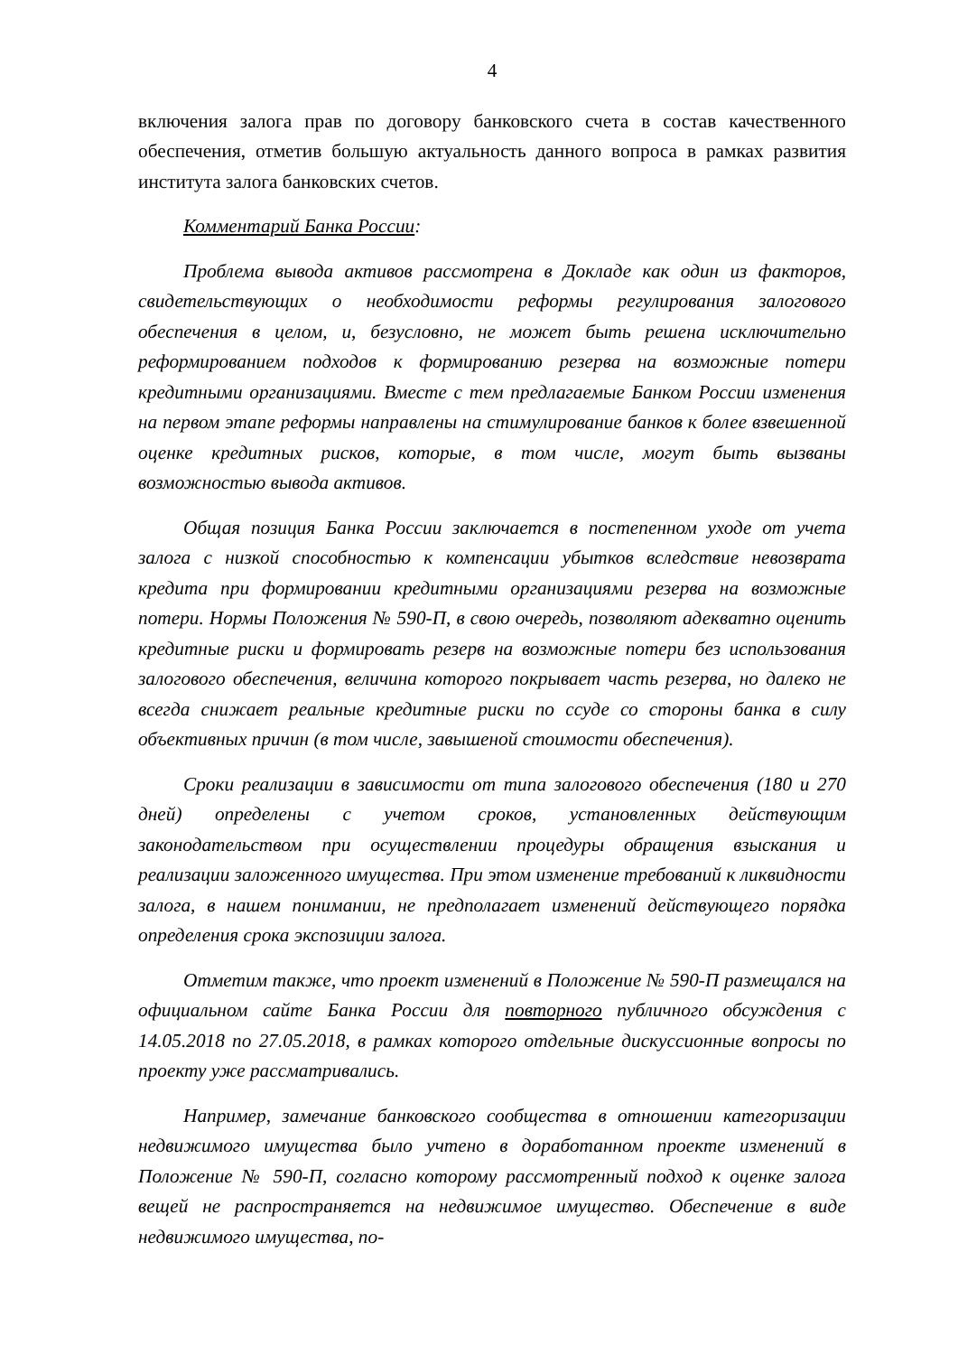4
включения залога прав по договору банковского счета в состав качественного обеспечения, отметив большую актуальность данного вопроса в рамках развития института залога банковских счетов.
Комментарий Банка России:
Проблема вывода активов рассмотрена в Докладе как один из факторов, свидетельствующих о необходимости реформы регулирования залогового обеспечения в целом, и, безусловно, не может быть решена исключительно реформированием подходов к формированию резерва на возможные потери кредитными организациями. Вместе с тем предлагаемые Банком России изменения на первом этапе реформы направлены на стимулирование банков к более взвешенной оценке кредитных рисков, которые, в том числе, могут быть вызваны возможностью вывода активов.
Общая позиция Банка России заключается в постепенном уходе от учета залога с низкой способностью к компенсации убытков вследствие невозврата кредита при формировании кредитными организациями резерва на возможные потери. Нормы Положения № 590-П, в свою очередь, позволяют адекватно оценить кредитные риски и формировать резерв на возможные потери без использования залогового обеспечения, величина которого покрывает часть резерва, но далеко не всегда снижает реальные кредитные риски по ссуде со стороны банка в силу объективных причин (в том числе, завышеной стоимости обеспечения).
Сроки реализации в зависимости от типа залогового обеспечения (180 и 270 дней) определены с учетом сроков, установленных действующим законодательством при осуществлении процедуры обращения взыскания и реализации заложенного имущества. При этом изменение требований к ликвидности залога, в нашем понимании, не предполагает изменений действующего порядка определения срока экспозиции залога.
Отметим также, что проект изменений в Положение № 590-П размещался на официальном сайте Банка России для повторного публичного обсуждения с 14.05.2018 по 27.05.2018, в рамках которого отдельные дискуссионные вопросы по проекту уже рассматривались.
Например, замечание банковского сообщества в отношении категоризации недвижимого имущества было учтено в доработанном проекте изменений в Положение № 590-П, согласно которому рассмотренный подход к оценке залога вещей не распространяется на недвижимое имущество. Обеспечение в виде недвижимого имущества, по-